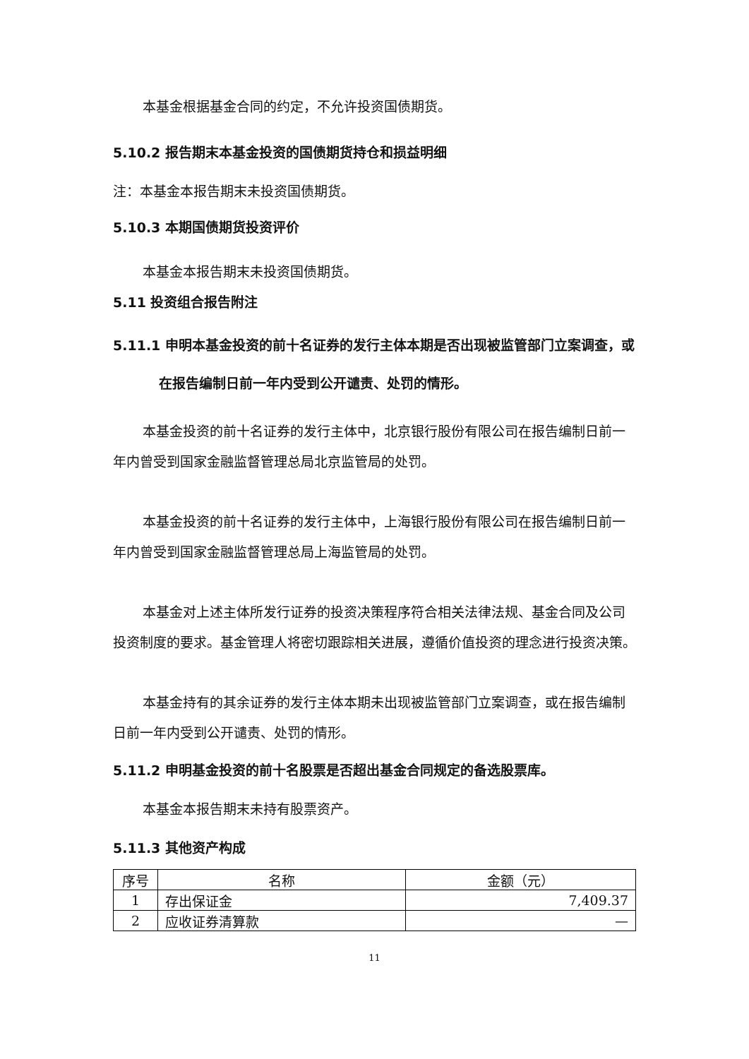本基金根据基金合同的约定，不允许投资国债期货。
5.10.2 报告期末本基金投资的国债期货持仓和损益明细
注：本基金本报告期末未投资国债期货。
5.10.3 本期国债期货投资评价
本基金本报告期末未投资国债期货。
5.11 投资组合报告附注
5.11.1 申明本基金投资的前十名证券的发行主体本期是否出现被监管部门立案调查，或在报告编制日前一年内受到公开谴责、处罚的情形。
本基金投资的前十名证券的发行主体中，北京银行股份有限公司在报告编制日前一年内曾受到国家金融监督管理总局北京监管局的处罚。
本基金投资的前十名证券的发行主体中，上海银行股份有限公司在报告编制日前一年内曾受到国家金融监督管理总局上海监管局的处罚。
本基金对上述主体所发行证券的投资决策程序符合相关法律法规、基金合同及公司投资制度的要求。基金管理人将密切跟踪相关进展，遵循价值投资的理念进行投资决策。
本基金持有的其余证券的发行主体本期未出现被监管部门立案调查，或在报告编制日前一年内受到公开谴责、处罚的情形。
5.11.2 申明基金投资的前十名股票是否超出基金合同规定的备选股票库。
本基金本报告期末未持有股票资产。
5.11.3 其他资产构成
| 序号 | 名称 | 金额（元） |
| 1 | 存出保证金 | 7,409.37 |
| 2 | 应收证券清算款 | — |
11